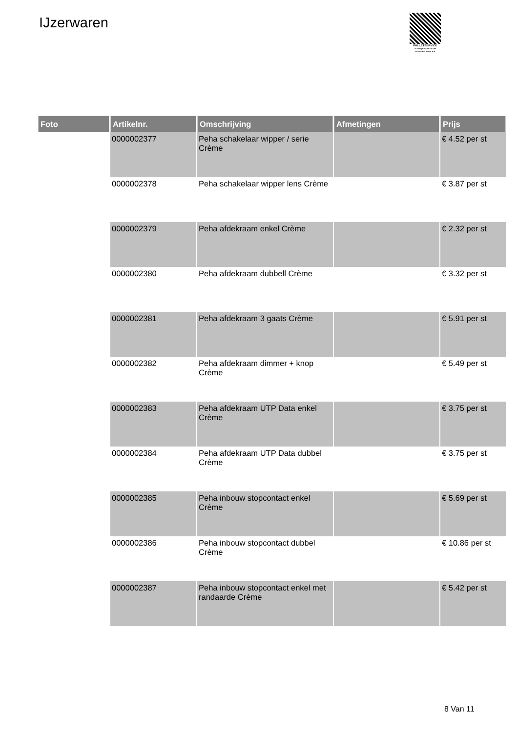IJzerwaren
PALLETSERVICE
SCAN QR-CODE VOOR RETOURFORMULIER
| Foto | Artikelnr. | Omschrijving | Afmetingen | Prijs |
| --- | --- | --- | --- | --- |
| | 0000002377 | Peha schakelaar wipper / serie Crème | | € 4.52 per st |
| | 0000002378 | Peha schakelaar wipper lens Crème | | € 3.87 per st |
| | 0000002379 | Peha afdekraam enkel Crème | | € 2.32 per st |
| | 0000002380 | Peha afdekraam dubbell Crème | | € 3.32 per st |
| | 0000002381 | Peha afdekraam 3 gaats Crème | | € 5.91 per st |
| | 0000002382 | Peha afdekraam dimmer + knop Crème | | € 5.49 per st |
| | 0000002383 | Peha afdekraam UTP Data enkel Crème | | € 3.75 per st |
| | 0000002384 | Peha afdekraam UTP Data dubbel Crème | | € 3.75 per st |
| | 0000002385 | Peha inbouw stopcontact enkel Crème | | € 5.69 per st |
| | 0000002386 | Peha inbouw stopcontact dubbel Crème | | € 10.86 per st |
| | 0000002387 | Peha inbouw stopcontact enkel met randaarde Crème | | € 5.42 per st |
8 Van 11